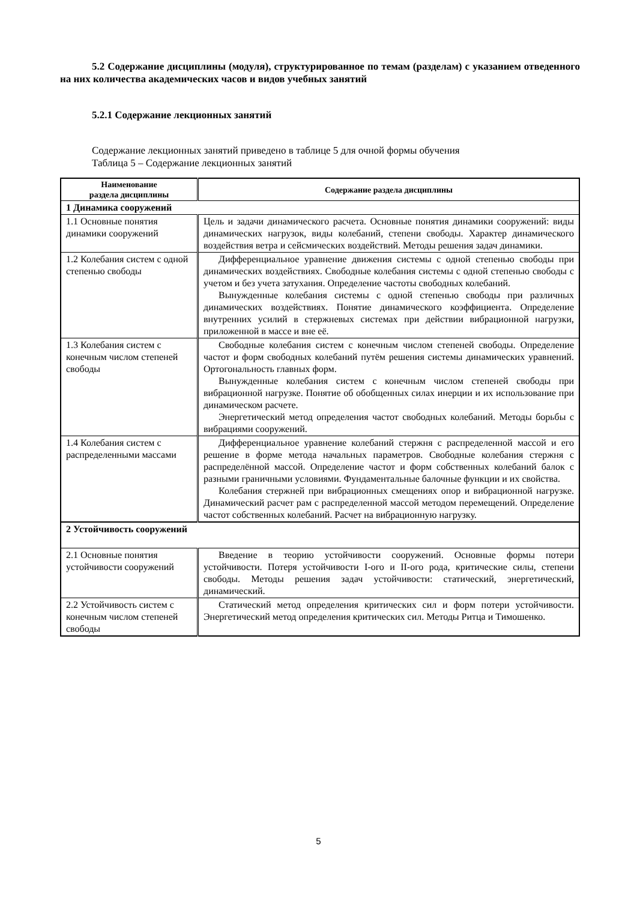5.2 Содержание дисциплины (модуля), структурированное по темам (разделам) с указанием отведенного на них количества академических часов и видов учебных занятий
5.2.1 Содержание лекционных занятий
Содержание лекционных занятий приведено в таблице 5 для очной формы обучения
Таблица 5 – Содержание лекционных занятий
| Наименование раздела дисциплины | Содержание раздела дисциплины |
| --- | --- |
| 1 Динамика сооружений | |
| 1.1 Основные понятия динамики сооружений | Цель и задачи динамического расчета. Основные понятия динамики сооружений: виды динамических нагрузок, виды колебаний, степени свободы. Характер динамического воздействия ветра и сейсмических воздействий. Методы решения задач динамики. |
| 1.2 Колебания систем с одной степенью свободы | Дифференциальное уравнение движения системы с одной степенью свободы при динамических воздействиях. Свободные колебания системы с одной степенью свободы с учетом и без учета затухания. Определение частоты свободных колебаний. Вынужденные колебания системы с одной степенью свободы при различных динамических воздействиях. Понятие динамического коэффициента. Определение внутренних усилий в стержневых системах при действии вибрационной нагрузки, приложенной в массе и вне её. |
| 1.3 Колебания систем с конечным числом степеней свободы | Свободные колебания систем с конечным числом степеней свободы. Определение частот и форм свободных колебаний путём решения системы динамических уравнений. Ортогональность главных форм. Вынужденные колебания систем с конечным числом степеней свободы при вибрационной нагрузке. Понятие об обобщенных силах инерции и их использование при динамическом расчете. Энергетический метод определения частот свободных колебаний. Методы борьбы с вибрациями сооружений. |
| 1.4 Колебания систем с распределенными массами | Дифференциальное уравнение колебаний стержня с распределенной массой и его решение в форме метода начальных параметров. Свободные колебания стержня с распределённой массой. Определение частот и форм собственных колебаний балок с разными граничными условиями. Фундаментальные балочные функции и их свойства. Колебания стержней при вибрационных смещениях опор и вибрационной нагрузке. Динамический расчет рам с распределенной массой методом перемещений. Определение частот собственных колебаний. Расчет на вибрационную нагрузку. |
| 2 Устойчивость сооружений | |
| 2.1 Основные понятия устойчивости сооружений | Введение в теорию устойчивости сооружений. Основные формы потери устойчивости. Потеря устойчивости I-ого и II-ого рода, критические силы, степени свободы. Методы решения задач устойчивости: статический, энергетический, динамический. |
| 2.2 Устойчивость систем с конечным числом степеней свободы | Статический метод определения критических сил и форм потери устойчивости. Энергетический метод определения критических сил. Методы Ритца и Тимошенко. |
5